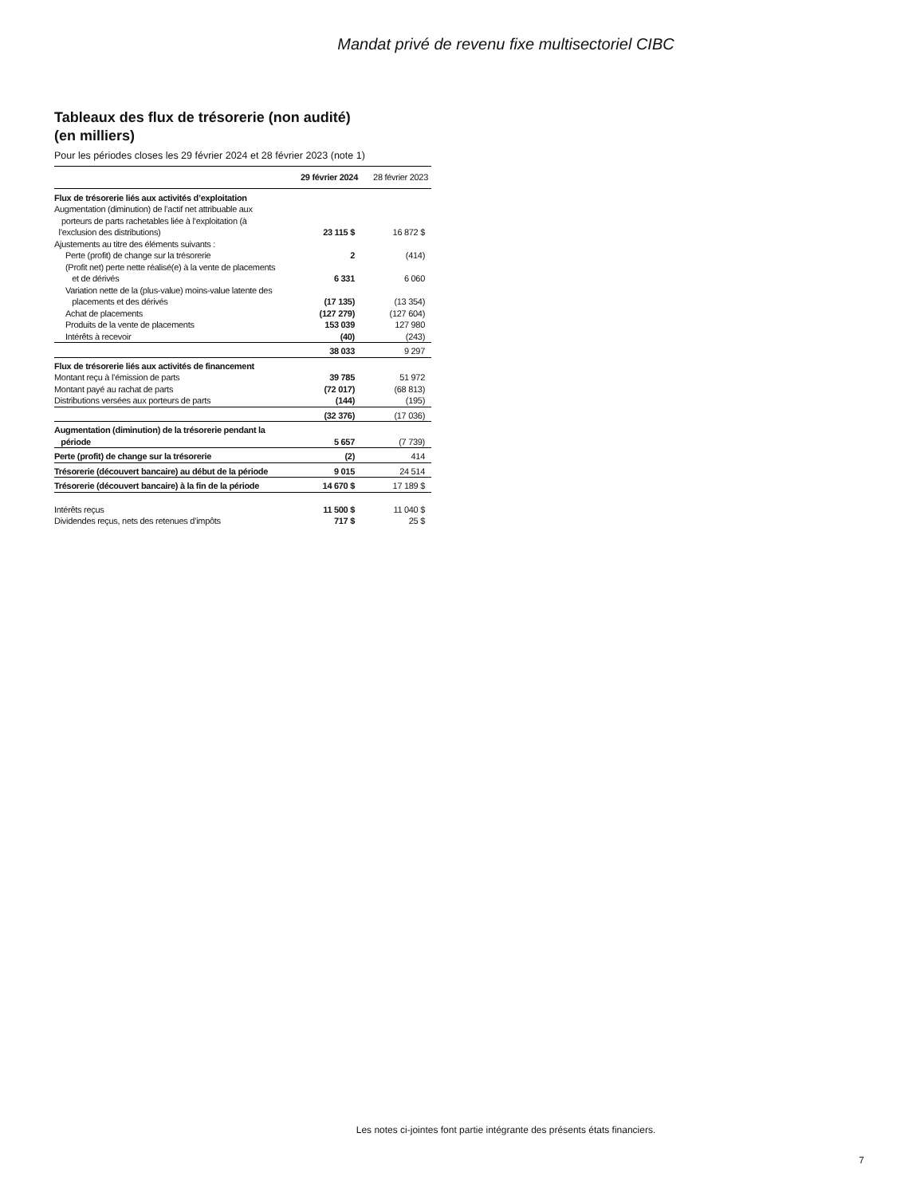Mandat privé de revenu fixe multisectoriel CIBC
Tableaux des flux de trésorerie (non audité)
(en milliers)
Pour les périodes closes les 29 février 2024 et 28 février 2023 (note 1)
| | 29 février 2024 | 28 février 2023 |
| --- | --- | --- |
| Flux de trésorerie liés aux activités d’exploitation | | |
| Augmentation (diminution) de l’actif net attribuable aux porteurs de parts rachetables liée à l’exploitation (à l’exclusion des distributions) | 23 115 $ | 16 872 $ |
| Ajustements au titre des éléments suivants : | | |
| Perte (profit) de change sur la trésorerie | 2 | (414) |
| (Profit net) perte nette réalisé(e) à la vente de placements et de dérivés | 6 331 | 6 060 |
| Variation nette de la (plus-value) moins-value latente des placements et des dérivés | (17 135) | (13 354) |
| Achat de placements | (127 279) | (127 604) |
| Produits de la vente de placements | 153 039 | 127 980 |
| Intérêts à recevoir | (40) | (243) |
| | 38 033 | 9 297 |
| Flux de trésorerie liés aux activités de financement | | |
| Montant reçu à l’émission de parts | 39 785 | 51 972 |
| Montant payé au rachat de parts | (72 017) | (68 813) |
| Distributions versées aux porteurs de parts | (144) | (195) |
| | (32 376) | (17 036) |
| Augmentation (diminution) de la trésorerie pendant la période | 5 657 | (7 739) |
| Perte (profit) de change sur la trésorerie | (2) | 414 |
| Trésorerie (découvert bancaire) au début de la période | 9 015 | 24 514 |
| Trésorerie (découvert bancaire) à la fin de la période | 14 670 $ | 17 189 $ |
| Intérêts reçus | 11 500 $ | 11 040 $ |
| Dividendes reçus, nets des retenues d’impôts | 717 $ | 25 $ |
Les notes ci-jointes font partie intégrante des présents états financiers.
7